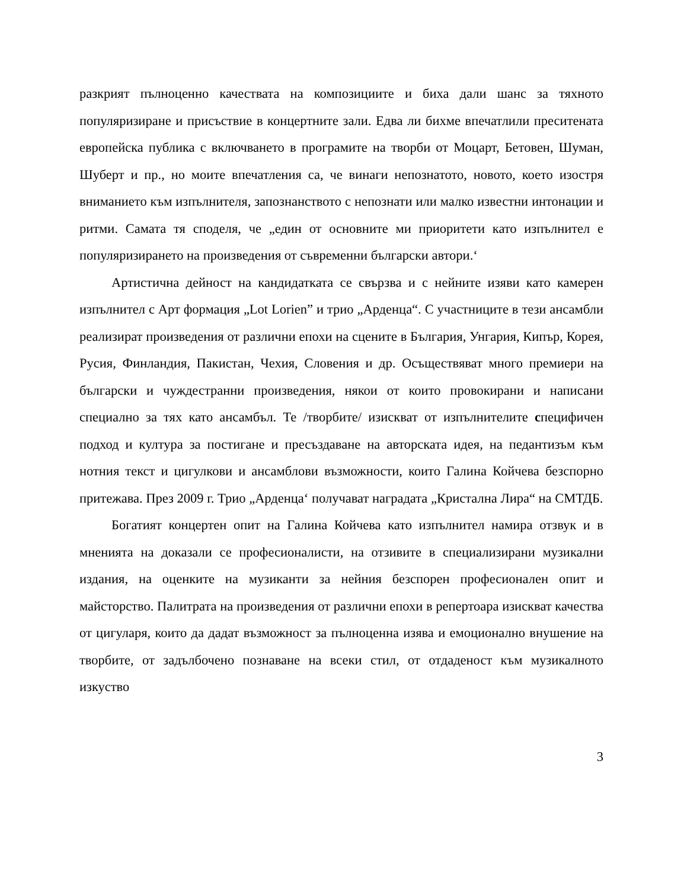разкрият пълноценно качествата на композициите и биха дали шанс за тяхното популяризиране и присъствие в концертните зали. Едва ли бихме впечатлили преситената европейска публика с включването в програмите на творби от Моцарт, Бетовен, Шуман, Шуберт и пр., но моите впечатления са, че винаги непознатото, новото, което изостря вниманието към изпълнителя, запознанството с непознати или малко известни интонации и ритми. Самата тя споделя, че „един от основните ми приоритети като изпълнител е популяризирането на произведения от съвременни български автори.‘
Артистична дейност на кандидатката се свързва и с нейните изяви като камерен изпълнител с Арт формация „Lot Lorien” и трио „Арденца“. С участниците в тези ансамбли реализират произведения от различни епохи на сцените в България, Унгария, Кипър, Корея, Русия, Финландия, Пакистан, Чехия, Словения и др. Осъществяват много премиери на български и чуждестранни произведения, някои от които провокирани и написани специално за тях като ансамбъл. Те /творбите/ изискват от изпълнителите специфичен подход и култура за постигане и пресъздаване на авторската идея, на педантизъм към нотния текст и цигулкови и ансамблови възможности, които Галина Койчева безспорно притежава. През 2009 г. Трио „Арденца‘ получават наградата „Кристална Лира“ на СМТДБ.
Богатият концертен опит на Галина Койчева като изпълнител намира отзвук и в мненията на доказали се професионалисти, на отзивите в специализирани музикални издания, на оценките на музиканти за нейния безспорен професионален опит и майсторство. Палитрата на произведения от различни епохи в репертоара изискват качества от цигуларя, които да дадат възможност за пълноценна изява и емоционално внушение на творбите, от задълбочено познаване на всеки стил, от отдаденост към музикалното изкуство
3